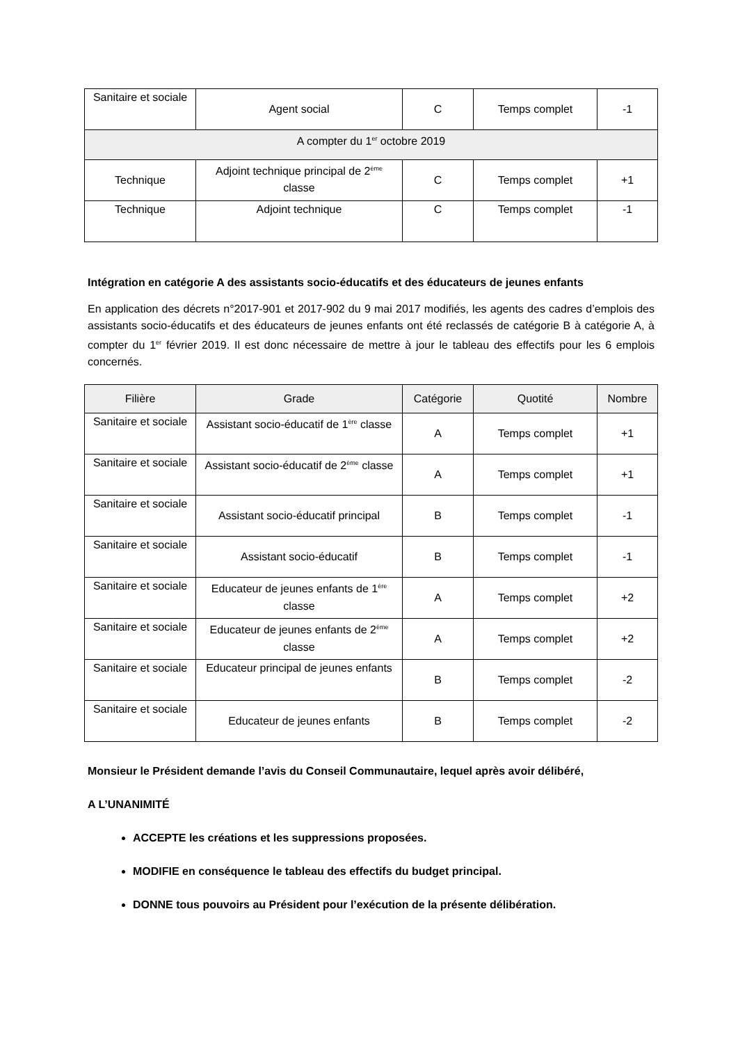| Sanitaire et sociale | Agent social | C | Temps complet | -1 |
| A compter du 1<sup>er</sup> octobre 2019 | | | | |
| Technique | Adjoint technique principal de 2<sup>ème</sup> classe | C | Temps complet | +1 |
| Technique | Adjoint technique | C | Temps complet | -1 |
Intégration en catégorie A des assistants socio-éducatifs et des éducateurs de jeunes enfants
En application des décrets n°2017-901 et 2017-902 du 9 mai 2017 modifiés, les agents des cadres d’emplois des assistants socio-éducatifs et des éducateurs de jeunes enfants ont été reclassés de catégorie B à catégorie A, à compter du 1<sup>er</sup> février 2019. Il est donc nécessaire de mettre à jour le tableau des effectifs pour les 6 emplois concernés.
| Filière | Grade | Catégorie | Quotité | Nombre |
| --- | --- | --- | --- | --- |
| Sanitaire et sociale | Assistant socio-éducatif de 1<sup>ère</sup> classe | A | Temps complet | +1 |
| Sanitaire et sociale | Assistant socio-éducatif de 2<sup>ème</sup> classe | A | Temps complet | +1 |
| Sanitaire et sociale | Assistant socio-éducatif principal | B | Temps complet | -1 |
| Sanitaire et sociale | Assistant socio-éducatif | B | Temps complet | -1 |
| Sanitaire et sociale | Educateur de jeunes enfants de 1<sup>ère</sup> classe | A | Temps complet | +2 |
| Sanitaire et sociale | Educateur de jeunes enfants de 2<sup>ème</sup> classe | A | Temps complet | +2 |
| Sanitaire et sociale | Educateur principal de jeunes enfants | B | Temps complet | -2 |
| Sanitaire et sociale | Educateur de jeunes enfants | B | Temps complet | -2 |
Monsieur le Président demande l’avis du Conseil Communautaire, lequel après avoir délibéré,
A L’UNANIMITÉ
ACCEPTE les créations et les suppressions proposées.
MODIFIE en conséquence le tableau des effectifs du budget principal.
DONNE tous pouvoirs au Président pour l’exécution de la présente délibération.